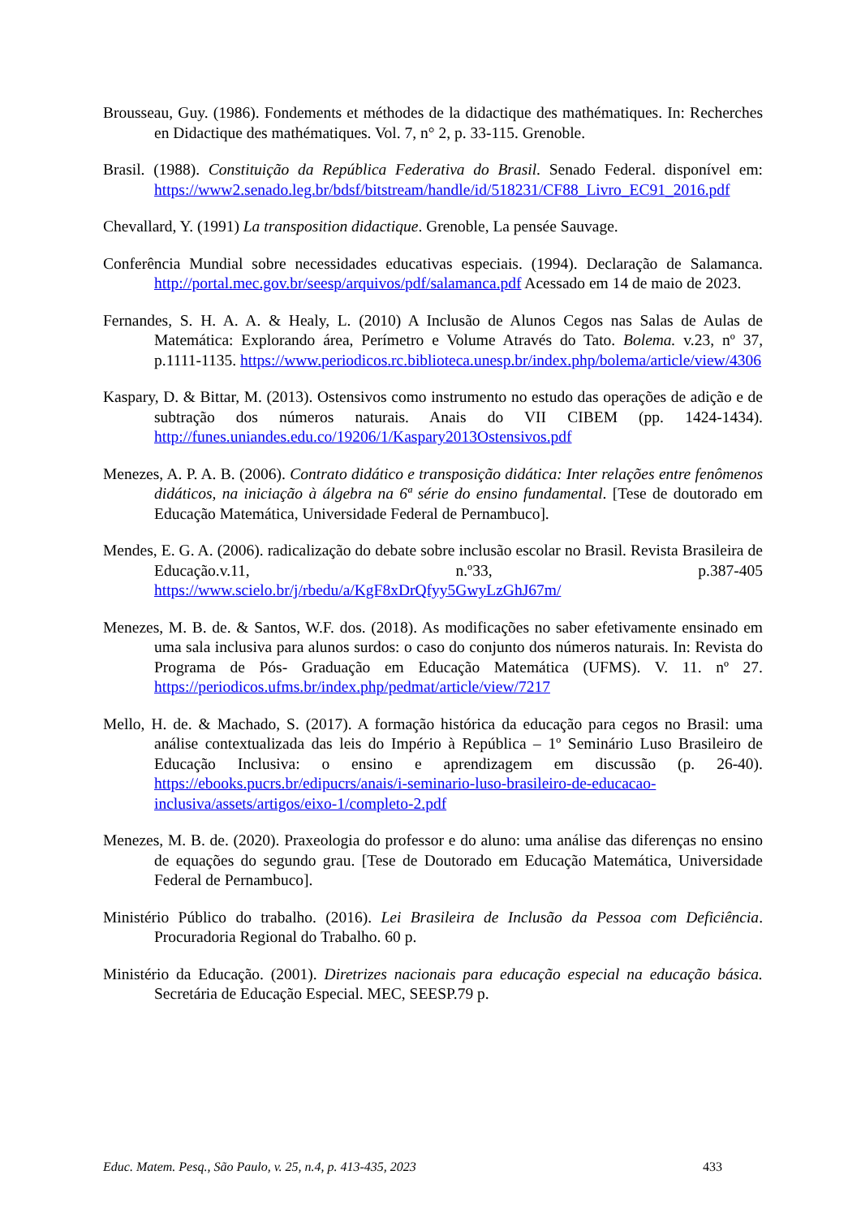Brousseau, Guy. (1986). Fondements et méthodes de la didactique des mathématiques. In: Recherches en Didactique des mathématiques. Vol. 7, n° 2, p. 33-115. Grenoble.
Brasil. (1988). Constituição da República Federativa do Brasil. Senado Federal. disponível em: https://www2.senado.leg.br/bdsf/bitstream/handle/id/518231/CF88_Livro_EC91_2016.pdf
Chevallard, Y. (1991) La transposition didactique. Grenoble, La pensée Sauvage.
Conferência Mundial sobre necessidades educativas especiais. (1994). Declaração de Salamanca. http://portal.mec.gov.br/seesp/arquivos/pdf/salamanca.pdf Acessado em 14 de maio de 2023.
Fernandes, S. H. A. A. & Healy, L. (2010) A Inclusão de Alunos Cegos nas Salas de Aulas de Matemática: Explorando área, Perímetro e Volume Através do Tato. Bolema. v.23, nº 37, p.1111-1135. https://www.periodicos.rc.biblioteca.unesp.br/index.php/bolema/article/view/4306
Kaspary, D. & Bittar, M. (2013). Ostensivos como instrumento no estudo das operações de adição e de subtração dos números naturais. Anais do VII CIBEM (pp. 1424-1434). http://funes.uniandes.edu.co/19206/1/Kaspary2013Ostensivos.pdf
Menezes, A. P. A. B. (2006). Contrato didático e transposição didática: Inter relações entre fenômenos didáticos, na iniciação à álgebra na 6ª série do ensino fundamental. [Tese de doutorado em Educação Matemática, Universidade Federal de Pernambuco].
Mendes, E. G. A. (2006). radicalização do debate sobre inclusão escolar no Brasil. Revista Brasileira de Educação.v.11, n.º33, p.387-405 https://www.scielo.br/j/rbedu/a/KgF8xDrQfyy5GwyLzGhJ67m/
Menezes, M. B. de. & Santos, W.F. dos. (2018). As modificações no saber efetivamente ensinado em uma sala inclusiva para alunos surdos: o caso do conjunto dos números naturais. In: Revista do Programa de Pós- Graduação em Educação Matemática (UFMS). V. 11. nº 27. https://periodicos.ufms.br/index.php/pedmat/article/view/7217
Mello, H. de. & Machado, S. (2017). A formação histórica da educação para cegos no Brasil: uma análise contextualizada das leis do Império à República – 1º Seminário Luso Brasileiro de Educação Inclusiva: o ensino e aprendizagem em discussão (p. 26-40). https://ebooks.pucrs.br/edipucrs/anais/i-seminario-luso-brasileiro-de-educacao-inclusiva/assets/artigos/eixo-1/completo-2.pdf
Menezes, M. B. de. (2020). Praxeologia do professor e do aluno: uma análise das diferenças no ensino de equações do segundo grau. [Tese de Doutorado em Educação Matemática, Universidade Federal de Pernambuco].
Ministério Público do trabalho. (2016). Lei Brasileira de Inclusão da Pessoa com Deficiência. Procuradoria Regional do Trabalho. 60 p.
Ministério da Educação. (2001). Diretrizes nacionais para educação especial na educação básica. Secretária de Educação Especial. MEC, SEESP.79 p.
Educ. Matem. Pesq., São Paulo, v. 25, n.4, p. 413-435, 2023 433